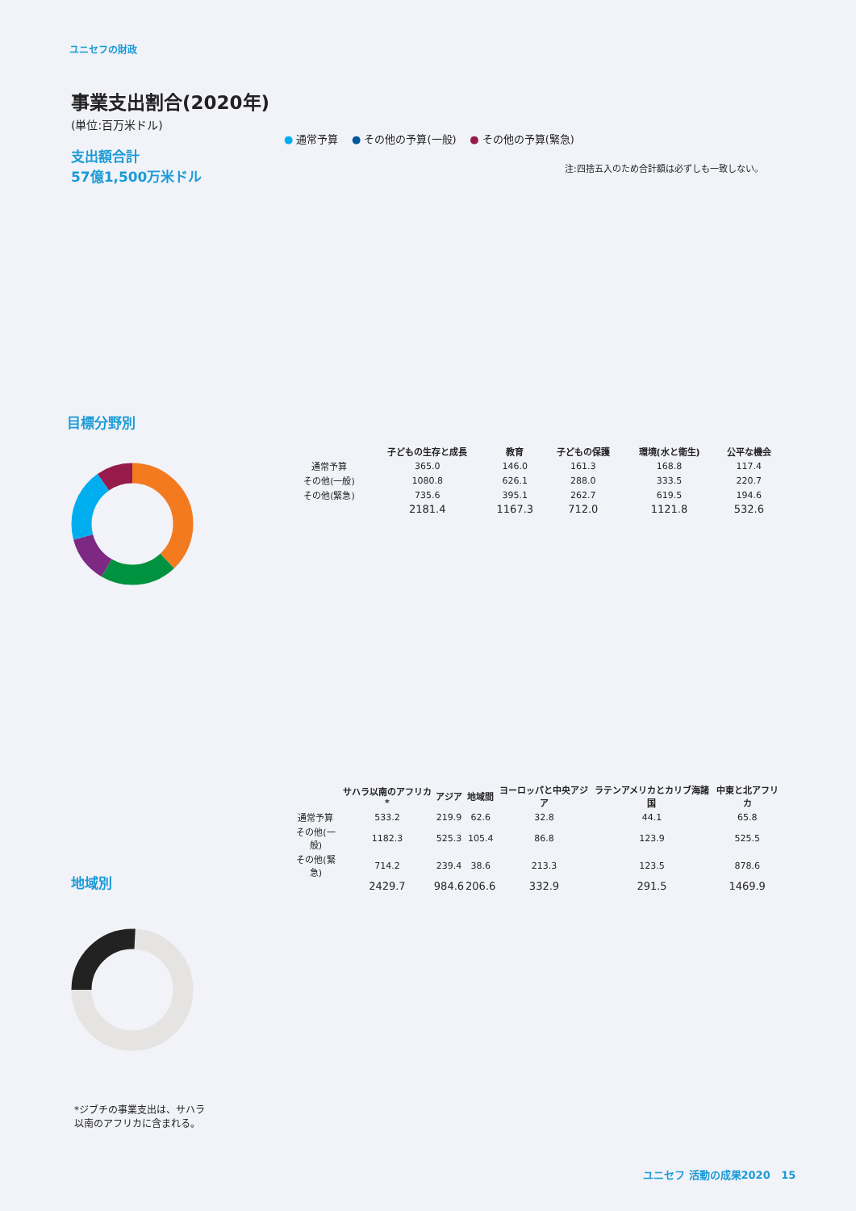ユニセフの財政
事業支出割合(2020年)
(単位:百万米ドル)
支出額合計
57億1,500万米ドル
● 通常予算 ● その他の予算(一般) ● その他の予算(緊急)
注:四捨五入のため合計額は必ずしも一致しない。
目標分野別
地域別
*ジブチの事業支出は、サハラ
以南のアフリカに含まれる。
| | 子どもの生存と成長 | 教育 | 子どもの保護 | 環境(水と衛生) | 公平な機会 |
| --- | --- | --- | --- | --- | --- |
| 通常予算 | 365.0 | 146.0 | 161.3 | 168.8 | 117.4 |
| その他(一般) | 1080.8 | 626.1 | 288.0 | 333.5 | 220.7 |
| その他(緊急) | 735.6 | 395.1 | 262.7 | 619.5 | 194.6 |
| | 2181.4 | 1167.3 | 712.0 | 1121.8 | 532.6 |
| | サハラ以南のアフリカ* | アジア | 地域間 | ヨーロッパと中央アジア | ラテンアメリカとカリブ海諸国 | 中東と北アフリカ |
| --- | --- | --- | --- | --- | --- | --- |
| 通常予算 | 533.2 | 219.9 | 62.6 | 32.8 | 44.1 | 65.8 |
| その他(一般) | 1182.3 | 525.3 | 105.4 | 86.8 | 123.9 | 525.5 |
| その他(緊急) | 714.2 | 239.4 | 38.6 | 213.3 | 123.5 | 878.6 |
| | 2429.7 | 984.6 | 206.6 | 332.9 | 291.5 | 1469.9 |
ユニセフ 活動の成果2020 15